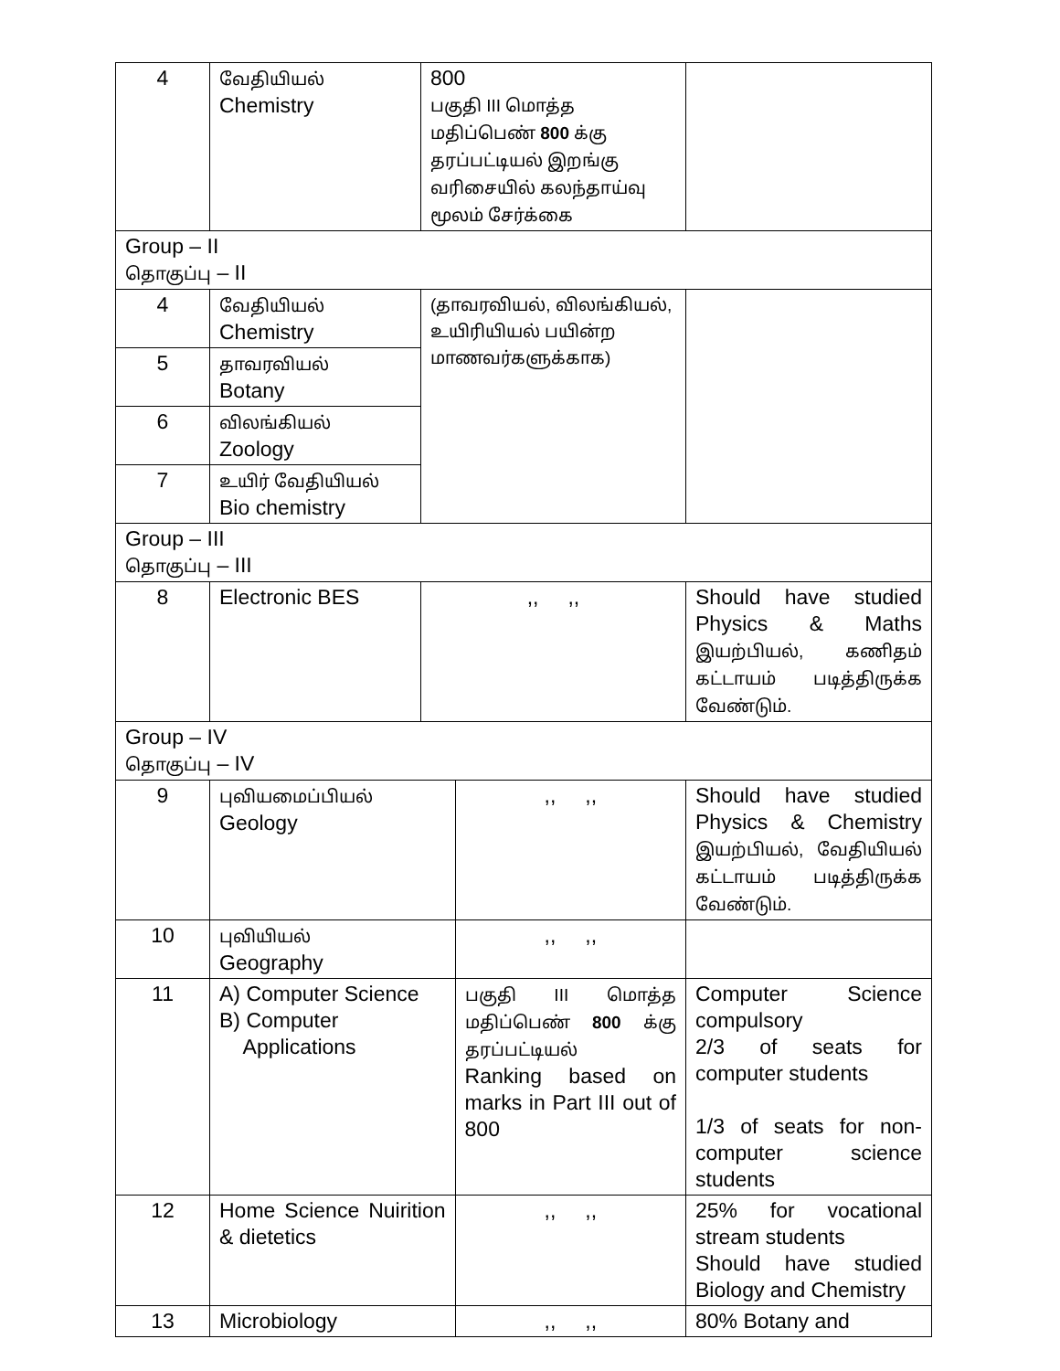| 4 | வேதியியல் Chemistry | 800 பகுதி III மொத்த மதிப்பெண் 800 க்கு தரப்பட்டியல் இறங்கு வரிசையில் கலந்தாய்வு மூலம் சேர்க்கை | | |
| Group – II தொகுப்பு – II | | | | |
| 4 | வேதியியல் Chemistry | (தாவரவியல், விலங்கியல், உயிரியியல் பயின்ற மாணவர்களுக்காக) | | |
| 5 | தாவரவியல் Botany | | | |
| 6 | விலங்கியல் Zoology | | | |
| 7 | உயிர் வேதியியல் Bio chemistry | | | |
| Group – III தொகுப்பு – III | | | | |
| 8 | Electronic BES | ,, ,, | | Should have studied Physics & Maths இயற்பியல், கணிதம் கட்டாயம் படித்திருக்க வேண்டும். |
| Group – IV தொகுப்பு – IV | | | | |
| 9 | புவியமைப்பியல் Geology | | ,, ,, | Should have studied Physics & Chemistry இயற்பியல், வேதியியல் கட்டாயம் படித்திருக்க வேண்டும். |
| 10 | புவியியல் Geography | | ,, ,, | |
| 11 | A) Computer Science B) Computer Applications | | பகுதி III மொத்த மதிப்பெண் 800 க்கு தரப்பட்டியல் Ranking based on marks in Part III out of 800 | Computer Science compulsory 2/3 of seats for computer students 1/3 of seats for non-computer science students |
| 12 | Home Science Nuirition & dietetics | | ,, ,, | 25% for vocational stream students Should have studied Biology and Chemistry |
| 13 | Microbiology | | ,, ,, | 80% Botany and |